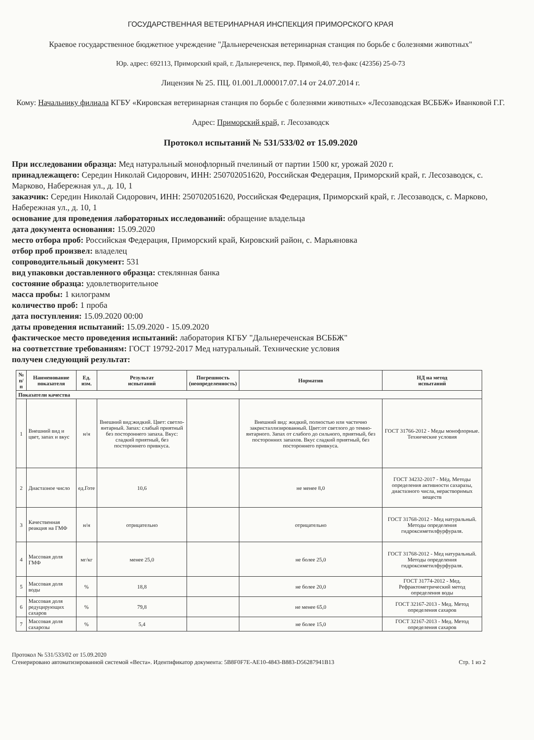ГОСУДАРСТВЕННАЯ ВЕТЕРИНАРНАЯ ИНСПЕКЦИЯ ПРИМОРСКОГО КРАЯ
Краевое государственное бюджетное учреждение "Дальнереченская ветеринарная станция по борьбе с болезнями животных"
Юр. адрес: 692113, Приморский край, г. Дальнереченск, пер. Прямой,40, тел-факс (42356) 25-0-73
Лицензия № 25. ПЦ. 01.001.Л.000017.07.14 от 24.07.2014 г.
Кому: Начальнику филиала КГБУ «Кировская ветеринарная станция по борьбе с болезнями животных» «Лесозаводская ВСББЖ» Иванковой Г.Г.
Адрес: Приморский край, г. Лесозаводск
Протокол испытаний № 531/533/02 от 15.09.2020
При исследовании образца: Мед натуральный монофлорный пчелиный от партии 1500 кг, урожай 2020 г.
принадлежащего: Середин Николай Сидорович, ИНН: 250702051620, Российская Федерация, Приморский край, г. Лесозаводск, с. Марково, Набережная ул., д. 10, 1
заказчик: Середин Николай Сидорович, ИНН: 250702051620, Российская Федерация, Приморский край, г. Лесозаводск, с. Марково, Набережная ул., д. 10, 1
основание для проведения лабораторных исследований: обращение владельца
дата документа основания: 15.09.2020
место отбора проб: Российская Федерация, Приморский край, Кировский район, с. Марьяновка
отбор проб произвел: владелец
сопроводительный документ: 531
вид упаковки доставленного образца: стеклянная банка
состояние образца: удовлетворительное
масса пробы: 1 килограмм
количество проб: 1 проба
дата поступления: 15.09.2020 00:00
даты проведения испытаний: 15.09.2020 - 15.09.2020
фактическое место проведения испытаний: лаборатория КГБУ "Дальнереченская ВСББЖ"
на соответствие требованиям: ГОСТ 19792-2017 Мед натуральный. Технические условия
получен следующий результат:
| № п/п | Наименование показателя | Ед. изм. | Результат испытаний | Погрешность (неопределенность) | Норматив | НД на метод испытаний |
| --- | --- | --- | --- | --- | --- | --- |
| Показатели качества | | | | | | |
| 1 | Внешний вид и цвет, запах и вкус | н/н | Внешний вид:жидкий. Цвет: светло-янтарный. Запах: слабый приятный без постороннего запаха. Вкус: сладкий приятный, без постороннего привкуса. | | Внешний вид: жидкий, полностью или частично закристаллизированный. Цвет:от светлого до темно-янтарного. Запах от слабого до сильного, приятный, без посторонних запахов. Вкус сладкий приятный, без постороннего привкуса. | ГОСТ 31766-2012 - Меды монофлорные. Технические условия |
| 2 | Диастазное число | ед.Готе | 10,6 | | не менее 8,0 | ГОСТ 34232-2017 - Мёд. Методы определения активности сахаразы, диастазного числа, нерастворимых веществ |
| 3 | Качественная реакция на ГМФ | н/н | отрицательно | | отрицательно | ГОСТ 31768-2012 - Мед натуральный. Методы определения гидроксиметилфурфураля. |
| 4 | Массовая доля ГМФ | мг/кг | менее 25,0 | | не более 25,0 | ГОСТ 31768-2012 - Мед натуральный. Методы определения гидроксиметилфурфураля. |
| 5 | Массовая доля воды | % | 18,8 | | не более 20,0 | ГОСТ 31774-2012 - Мед. Рефрактометрический метод определения воды |
| 6 | Массовая доля редуцирующих сахаров | % | 79,8 | | не менее 65,0 | ГОСТ 32167-2013 - Мед. Метод определения сахаров |
| 7 | Массовая доля сахарозы | % | 5,4 | | не более 15,0 | ГОСТ 32167-2013 - Мед. Метод определения сахаров |
Протокол № 531/533/02 от 15.09.2020
Сгенерировано автоматизированной системой «Веста». Идентификатор документа: 5B8F0F7E-AE10-4843-B883-D56287941B13
Стр. 1 из 2